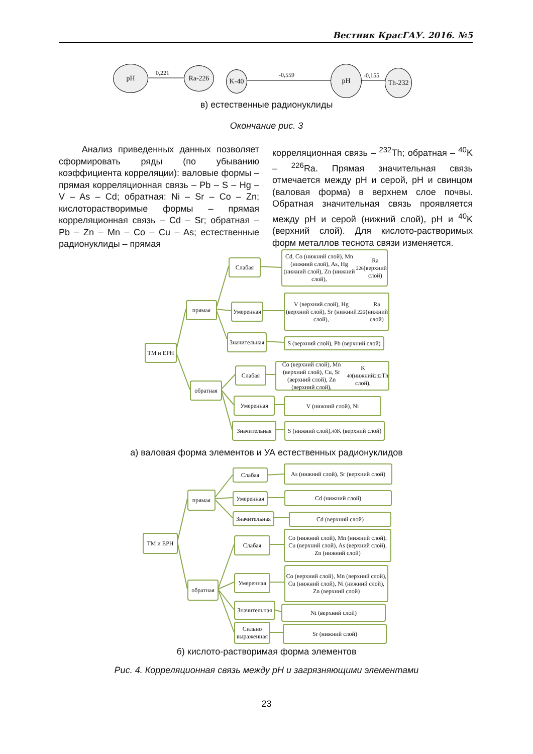Вестник КрасГАУ. 2016. №5
pH
0,221 Ra-226 K-40 -0,559
pH
-0,155 Th-232
в) естественные радионуклиды
Окончание рис. 3
Анализ приведенных данных позволяет сформировать ряды (по убыванию коэффициента корреляции): валовые формы – прямая корреляционная связь – Pb – S – Hg – V – As – Cd; обратная: Ni – Sr – Co – Zn; кислоторастворимые формы – прямая корреляционная связь – Cd – Sr; обратная – Pb – Zn – Mn – Co – Cu – As; естественные радионуклиды – прямая
корреляционная связь – <sup>232</sup>Th; обратная – <sup>40</sup>K – <sup>226</sup>Ra. Прямая значительная связь отмечается между pH и серой, pH и свинцом (валовая форма) в верхнем слое почвы. Обратная значительная связь проявляется между pH и серой (нижний слой), pH и <sup>40</sup>K (верхний слой). Для кислото-растворимых форм металлов теснота связи изменяется.
ТМ и ЕРН
прямая
обратная
Слабая
Умеренная
Значительная
Слабая
Умеренная
Значительная
Cd, Co (нижний слой), Mn (нижний слой), As, Hg (нижний слой), Zn (нижний слой), <sup>226</sup>Ra (верхний слой)
V (верхний слой), Hg (верхний слой), Sr (нижний слой), <sup>226</sup>Ra (нижний слой)
S (верхний слой), Pb (верхний слой)
Co (верхний слой), Mn (верхний слой), Cu, Sr (верхний слой), Zn (верхний слой), <sup>40</sup>K (нижний слой), <sup>232</sup>Th
V (нижний слой), Ni
S (нижний слой), <sup>40</sup>K (верхний слой)
а) валовая форма элементов и УА естественных радионуклидов
ТМ и ЕРН
прямая
обратная
Слабая
Умеренная
Значительная
Слабая
Умеренная
Значительная
Сильно выраженная
As (нижний слой), Sr (верхний слой)
Cd (нижний слой)
Cd (верхний слой)
Co (нижний слой), Mn (нижний слой), Cu (верхний слой), As (верхний слой), Zn (нижний слой)
Co (верхний слой), Mn (верхний слой), Cu (нижний слой), Ni (нижний слой), Zn (верхний слой)
Ni (верхний слой)
Sr (нижний слой)
б) кислото-растворимая форма элементов
Рис. 4. Корреляционная связь между pH и загрязняющими элементами
23